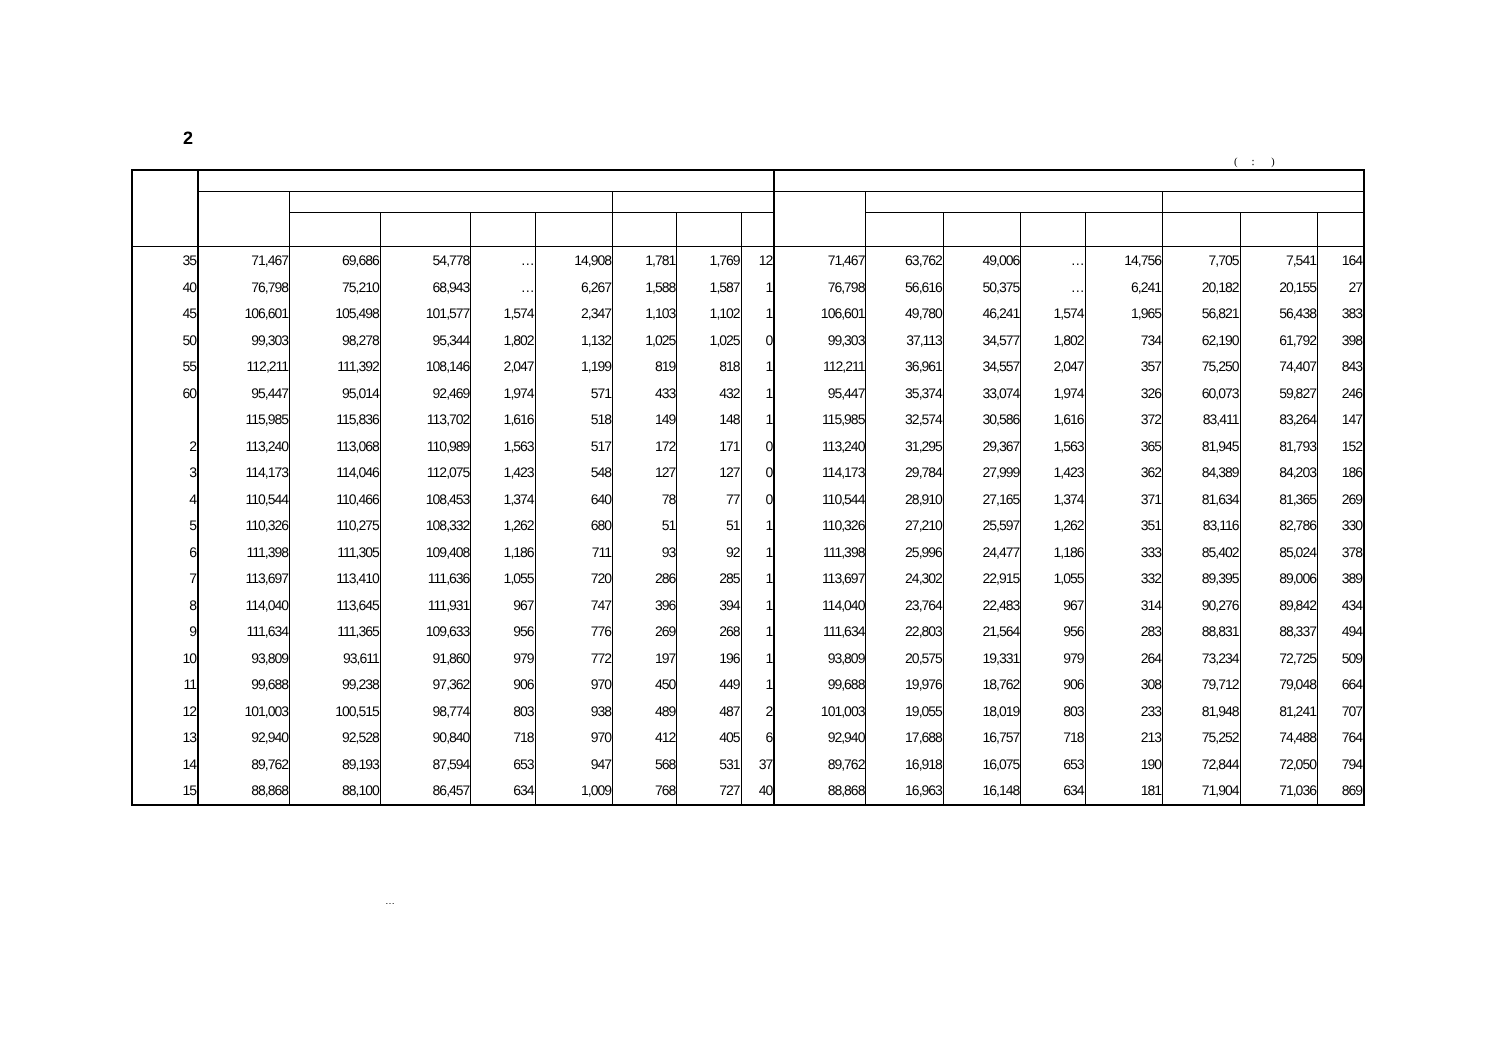2
(　 : 　 )
| 35 | 71,467 | 69,686 | 54,778 | … | 14,908 | 1,781 | 1,769 | 12 | 71,467 | 63,762 | 49,006 | … | 14,756 | 7,705 | 7,541 | 164 |
| 40 | 76,798 | 75,210 | 68,943 | … | 6,267 | 1,588 | 1,587 | 1 | 76,798 | 56,616 | 50,375 | … | 6,241 | 20,182 | 20,155 | 27 |
| 45 | 106,601 | 105,498 | 101,577 | 1,574 | 2,347 | 1,103 | 1,102 | 1 | 106,601 | 49,780 | 46,241 | 1,574 | 1,965 | 56,821 | 56,438 | 383 |
| 50 | 99,303 | 98,278 | 95,344 | 1,802 | 1,132 | 1,025 | 1,025 | 0 | 99,303 | 37,113 | 34,577 | 1,802 | 734 | 62,190 | 61,792 | 398 |
| 55 | 112,211 | 111,392 | 108,146 | 2,047 | 1,199 | 819 | 818 | 1 | 112,211 | 36,961 | 34,557 | 2,047 | 357 | 75,250 | 74,407 | 843 |
| 60 | 95,447 | 95,014 | 92,469 | 1,974 | 571 | 433 | 432 | 1 | 95,447 | 35,374 | 33,074 | 1,974 | 326 | 60,073 | 59,827 | 246 |
| | 115,985 | 115,836 | 113,702 | 1,616 | 518 | 149 | 148 | 1 | 115,985 | 32,574 | 30,586 | 1,616 | 372 | 83,411 | 83,264 | 147 |
| 2 | 113,240 | 113,068 | 110,989 | 1,563 | 517 | 172 | 171 | 0 | 113,240 | 31,295 | 29,367 | 1,563 | 365 | 81,945 | 81,793 | 152 |
| 3 | 114,173 | 114,046 | 112,075 | 1,423 | 548 | 127 | 127 | 0 | 114,173 | 29,784 | 27,999 | 1,423 | 362 | 84,389 | 84,203 | 186 |
| 4 | 110,544 | 110,466 | 108,453 | 1,374 | 640 | 78 | 77 | 0 | 110,544 | 28,910 | 27,165 | 1,374 | 371 | 81,634 | 81,365 | 269 |
| 5 | 110,326 | 110,275 | 108,332 | 1,262 | 680 | 51 | 51 | 1 | 110,326 | 27,210 | 25,597 | 1,262 | 351 | 83,116 | 82,786 | 330 |
| 6 | 111,398 | 111,305 | 109,408 | 1,186 | 711 | 93 | 92 | 1 | 111,398 | 25,996 | 24,477 | 1,186 | 333 | 85,402 | 85,024 | 378 |
| 7 | 113,697 | 113,410 | 111,636 | 1,055 | 720 | 286 | 285 | 1 | 113,697 | 24,302 | 22,915 | 1,055 | 332 | 89,395 | 89,006 | 389 |
| 8 | 114,040 | 113,645 | 111,931 | 967 | 747 | 396 | 394 | 1 | 114,040 | 23,764 | 22,483 | 967 | 314 | 90,276 | 89,842 | 434 |
| 9 | 111,634 | 111,365 | 109,633 | 956 | 776 | 269 | 268 | 1 | 111,634 | 22,803 | 21,564 | 956 | 283 | 88,831 | 88,337 | 494 |
| 10 | 93,809 | 93,611 | 91,860 | 979 | 772 | 197 | 196 | 1 | 93,809 | 20,575 | 19,331 | 979 | 264 | 73,234 | 72,725 | 509 |
| 11 | 99,688 | 99,238 | 97,362 | 906 | 970 | 450 | 449 | 1 | 99,688 | 19,976 | 18,762 | 906 | 308 | 79,712 | 79,048 | 664 |
| 12 | 101,003 | 100,515 | 98,774 | 803 | 938 | 489 | 487 | 2 | 101,003 | 19,055 | 18,019 | 803 | 233 | 81,948 | 81,241 | 707 |
| 13 | 92,940 | 92,528 | 90,840 | 718 | 970 | 412 | 405 | 6 | 92,940 | 17,688 | 16,757 | 718 | 213 | 75,252 | 74,488 | 764 |
| 14 | 89,762 | 89,193 | 87,594 | 653 | 947 | 568 | 531 | 37 | 89,762 | 16,918 | 16,075 | 653 | 190 | 72,844 | 72,050 | 794 |
| 15 | 88,868 | 88,100 | 86,457 | 634 | 1,009 | 768 | 727 | 40 | 88,868 | 16,963 | 16,148 | 634 | 181 | 71,904 | 71,036 | 869 |
…